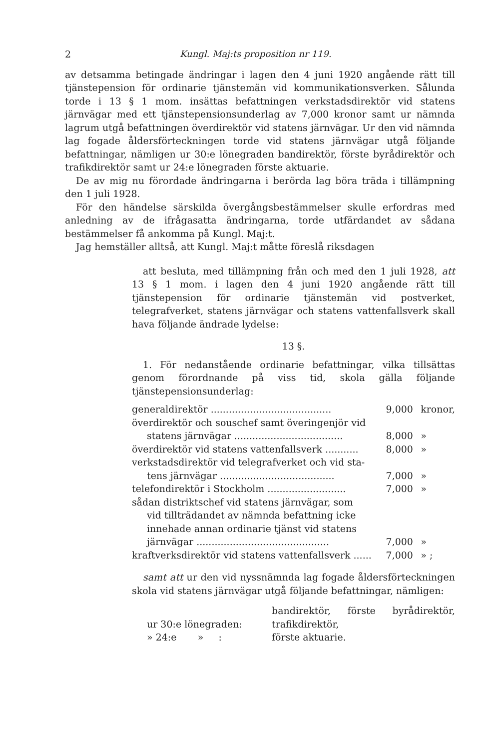2 Kungl. Maj:ts proposition nr 119.
av detsamma betingade ändringar i lagen den 4 juni 1920 angående rätt till tjänstepension för ordinarie tjänstemän vid kommunikationsverken. Sålunda torde i 13 § 1 mom. insättas befattningen verkstadsdirektör vid statens järnvägar med ett tjänstepensionsunderlag av 7,000 kronor samt ur nämnda lagrum utgå befattningen överdirektör vid statens järnvägar. Ur den vid nämnda lag fogade åldersförteckningen torde vid statens järnvägar utgå följande befattningar, nämligen ur 30:e lönegraden bandirektör, förste byrådirektör och trafikdirektör samt ur 24:e lönegraden förste aktuarie.
De av mig nu förordade ändringarna i berörda lag böra träda i tillämpning den 1 juli 1928.
För den händelse särskilda övergångsbestämmelser skulle erfordras med anledning av de ifrågasatta ändringarna, torde utfärdandet av sådana bestämmelser få ankomma på Kungl. Maj:t.
Jag hemställer alltså, att Kungl. Maj:t måtte föreslå riksdagen
att besluta, med tillämpning från och med den 1 juli 1928, att 13 § 1 mom. i lagen den 4 juni 1920 angående rätt till tjänstepension för ordinarie tjänstemän vid postverket, telegrafverket, statens järnvägar och statens vattenfallsverk skall hava följande ändrade lydelse:
13 §.
1. För nedanstående ordinarie befattningar, vilka tillsättas genom förordnande på viss tid, skola gälla följande tjänstepensionsunderlag:
| generaldirektör ........................................ | 9,000 | kronor, |
| överdirektör och souschef samt överingenjör vid | | |
| statens järnvägar .................................... | 8,000 | » |
| överdirektör vid statens vattenfallsverk ........... | 8,000 | » |
| verkstadsdirektör vid telegrafverket och vid sta- | | |
| tens järnvägar ...................................... | 7,000 | » |
| telefondirektör i Stockholm .......................... | 7,000 | » |
| sådan distriktschef vid statens järnvägar, som | | |
| vid tillträdandet av nämnda befattning icke | | |
| innehade annan ordinarie tjänst vid statens | | |
| järnvägar ............................................ | 7,000 | » |
| kraftverksdirektör vid statens vattenfallsverk ...... | 7,000 | » ; |
samt att ur den vid nyssnämnda lag fogade åldersförteckningen skola vid statens järnvägar utgå följande befattningar, nämligen:
| ur 30:e lönegraden: | bandirektör, förste byrådirektör, trafikdirektör, |
| » 24:e » : | förste aktuarie. |